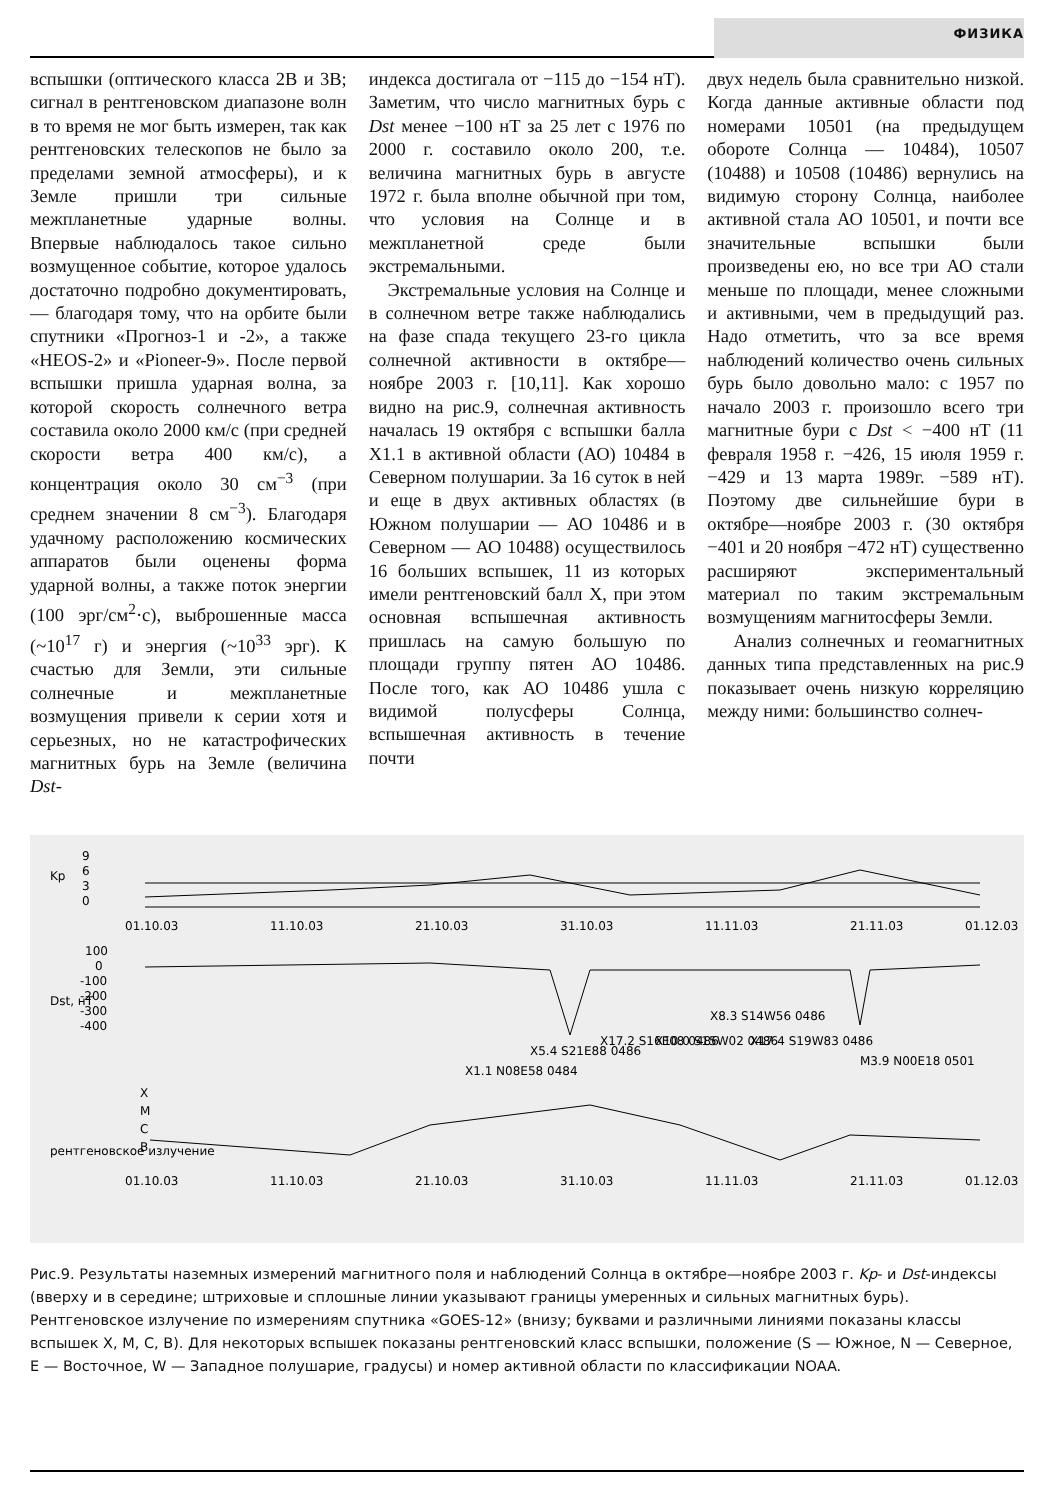ФИЗИКА
вспышки (оптического класса 2B и 3B; сигнал в рентгеновском диапазоне волн в то время не мог быть измерен, так как рентгеновских телескопов не было за пределами земной атмосферы), и к Земле пришли три сильные межпланетные ударные волны. Впервые наблюдалось такое сильно возмущенное событие, которое удалось достаточно подробно документировать, — благодаря тому, что на орбите были спутники «Прогноз-1 и -2», а также «HEOS-2» и «Pioneer-9». После первой вспышки пришла ударная волна, за которой скорость солнечного ветра составила около 2000 км/с (при средней скорости ветра 400 км/с), а концентрация около 30 см<sup>−3</sup> (при среднем значении 8 см<sup>−3</sup>). Благодаря удачному расположению космических аппаратов были оценены форма ударной волны, а также поток энергии (100 эрг/см<sup>2</sup>·с), выброшенные масса (~10<sup>17</sup> г) и энергия (~10<sup>33</sup> эрг). К счастью для Земли, эти сильные солнечные и межпланетные возмущения привели к серии хотя и серьезных, но не катастрофических магнитных бурь на Земле (величина Dst-
индекса достигала от −115 до −154 нТ). Заметим, что число магнитных бурь с Dst менее −100 нТ за 25 лет с 1976 по 2000 г. составило около 200, т.е. величина магнитных бурь в августе 1972 г. была вполне обычной при том, что условия на Солнце и в межпланетной среде были экстремальными.
Экстремальные условия на Солнце и в солнечном ветре также наблюдались на фазе спада текущего 23-го цикла солнечной активности в октябре—ноябре 2003 г. [10,11]. Как хорошо видно на рис.9, солнечная активность началась 19 октября с вспышки балла X1.1 в активной области (АО) 10484 в Северном полушарии. За 16 суток в ней и еще в двух активных областях (в Южном полушарии — АО 10486 и в Северном — АО 10488) осуществилось 16 больших вспышек, 11 из которых имели рентгеновский балл X, при этом основная вспышечная активность пришлась на самую большую по площади группу пятен АО 10486. После того, как АО 10486 ушла с видимой полусферы Солнца, вспышечная активность в течение почти
двух недель была сравнительно низкой. Когда данные активные области под номерами 10501 (на предыдущем обороте Солнца — 10484), 10507 (10488) и 10508 (10486) вернулись на видимую сторону Солнца, наиболее активной стала АО 10501, и почти все значительные вспышки были произведены ею, но все три АО стали меньше по площади, менее сложными и активными, чем в предыдущий раз. Надо отметить, что за все время наблюдений количество очень сильных бурь было довольно мало: с 1957 по начало 2003 г. произошло всего три магнитные бури с Dst < −400 нТ (11 февраля 1958 г. −426, 15 июля 1959 г. −429 и 13 марта 1989г. −589 нТ). Поэтому две сильнейшие бури в октябре—ноябре 2003 г. (30 октября −401 и 20 ноября −472 нТ) существенно расширяют экспериментальный материал по таким экстремальным возмущениям магнитосферы Земли.
Анализ солнечных и геомагнитных данных типа представленных на рис.9 показывает очень низкую корреляцию между ними: большинство солнеч-
9
6
3
0
Kp
01.10.03
11.10.03
21.10.03
31.10.03
11.11.03
21.11.03
01.12.03
100
0
-100
-200
-300
-400
Dst, нТ
X1.1 N08E58 0484
X5.4 S21E88 0486
X17.2 S16E08 0486
X10.0 S15W02 0486
X8.3 S14W56 0486
X17.4 S19W83 0486
M3.9 N00E18 0501
X
M
C
B
рентгеновское излучение
01.10.03
11.10.03
21.10.03
31.10.03
11.11.03
21.11.03
01.12.03
Рис.9. Результаты наземных измерений магнитного поля и наблюдений Солнца в октябре—ноябре 2003 г. Kp- и Dst-индексы (вверху и в середине; штриховые и сплошные линии указывают границы умеренных и сильных магнитных бурь). Рентгеновское излучение по измерениям спутника «GOES-12» (внизу; буквами и различными линиями показаны классы вспышек X, M, C, B). Для некоторых вспышек показаны рентгеновский класс вспышки, положение (S — Южное, N — Северное, E — Восточное, W — Западное полушарие, градусы) и номер активной области по классификации NOAA.